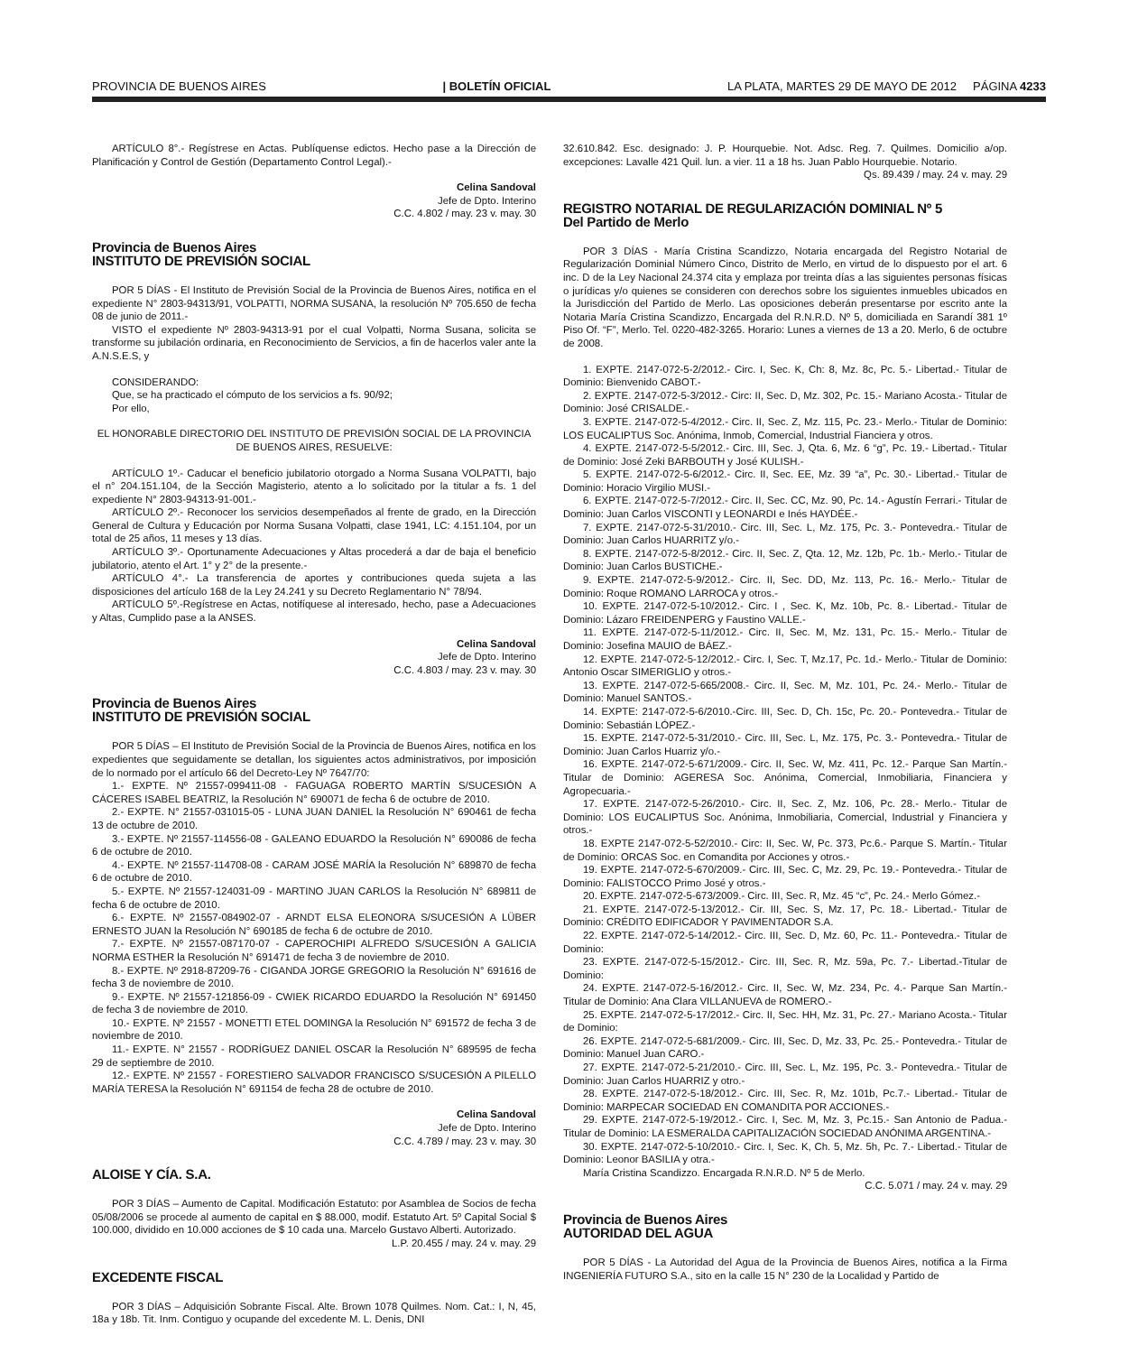PROVINCIA DE BUENOS AIRES | BOLETÍN OFICIAL LA PLATA, MARTES 29 DE MAYO DE 2012 PÁGINA 4233
ARTÍCULO 8°.- Regístrese en Actas. Publíquense edictos. Hecho pase a la Dirección de Planificación y Control de Gestión (Departamento Control Legal).-
Celina Sandoval
Jefe de Dpto. Interino
C.C. 4.802 / may. 23 v. may. 30
Provincia de Buenos Aires
INSTITUTO DE PREVISIÓN SOCIAL
POR 5 DÍAS - El Instituto de Previsión Social de la Provincia de Buenos Aires, notifica en el expediente N° 2803-94313/91, VOLPATTI, NORMA SUSANA, la resolución Nº 705.650 de fecha 08 de junio de 2011.-
VISTO el expediente Nº 2803-94313-91 por el cual Volpatti, Norma Susana, solicita se transforme su jubilación ordinaria, en Reconocimiento de Servicios, a fin de hacerlos valer ante la A.N.S.E.S, y
CONSIDERANDO:
Que, se ha practicado el cómputo de los servicios a fs. 90/92;
Por ello,
EL HONORABLE DIRECTORIO DEL INSTITUTO DE PREVISIÓN SOCIAL DE LA PROVINCIA DE BUENOS AIRES, RESUELVE:
ARTÍCULO 1º.- Caducar el beneficio jubilatorio otorgado a Norma Susana VOLPATTI, bajo el n° 204.151.104, de la Sección Magisterio, atento a lo solicitado por la titular a fs. 1 del expediente N° 2803-94313-91-001.-
ARTÍCULO 2º.- Reconocer los servicios desempeñados al frente de grado, en la Dirección General de Cultura y Educación por Norma Susana Volpatti, clase 1941, LC: 4.151.104, por un total de 25 años, 11 meses y 13 días.
ARTÍCULO 3º.- Oportunamente Adecuaciones y Altas procederá a dar de baja el beneficio jubilatorio, atento el Art. 1° y 2° de la presente.-
ARTÍCULO 4°.- La transferencia de aportes y contribuciones queda sujeta a las disposiciones del artículo 168 de la Ley 24.241 y su Decreto Reglamentario N° 78/94.
ARTÍCULO 5º.-Regístrese en Actas, notifíquese al interesado, hecho, pase a Adecuaciones y Altas, Cumplido pase a la ANSES.
Celina Sandoval
Jefe de Dpto. Interino
C.C. 4.803 / may. 23 v. may. 30
Provincia de Buenos Aires
INSTITUTO DE PREVISIÓN SOCIAL
POR 5 DÍAS – El Instituto de Previsión Social de la Provincia de Buenos Aires, notifica en los expedientes que seguidamente se detallan, los siguientes actos administrativos, por imposición de lo normado por el artículo 66 del Decreto-Ley Nº 7647/70:
1.- EXPTE. Nº 21557-099411-08 - FAGUAGA ROBERTO MARTÍN S/SUCESIÓN A CÁCERES ISABEL BEATRIZ, la Resolución N° 690071 de fecha 6 de octubre de 2010.
2.- EXPTE. N° 21557-031015-05 - LUNA JUAN DANIEL la Resolución N° 690461 de fecha 13 de octubre de 2010.
3.- EXPTE. Nº 21557-114556-08 - GALEANO EDUARDO la Resolución N° 690086 de fecha 6 de octubre de 2010.
4.- EXPTE. Nº 21557-114708-08 - CARAM JOSÉ MARÍA la Resolución N° 689870 de fecha 6 de octubre de 2010.
5.- EXPTE. Nº 21557-124031-09 - MARTINO JUAN CARLOS la Resolución N° 689811 de fecha 6 de octubre de 2010.
6.- EXPTE. Nº 21557-084902-07 - ARNDT ELSA ELEONORA S/SUCESIÓN A LÜBER ERNESTO JUAN la Resolución N° 690185 de fecha 6 de octubre de 2010.
7.- EXPTE. Nº 21557-087170-07 - CAPEROCHIPI ALFREDO S/SUCESIÓN A GALICIA NORMA ESTHER la Resolución N° 691471 de fecha 3 de noviembre de 2010.
8.- EXPTE. Nº 2918-87209-76 - CIGANDA JORGE GREGORIO la Resolución N° 691616 de fecha 3 de noviembre de 2010.
9.- EXPTE. Nº 21557-121856-09 - CWIEK RICARDO EDUARDO la Resolución N° 691450 de fecha 3 de noviembre de 2010.
10.- EXPTE. Nº 21557 - MONETTI ETEL DOMINGA la Resolución N° 691572 de fecha 3 de noviembre de 2010.
11.- EXPTE. N° 21557 - RODRÍGUEZ DANIEL OSCAR la Resolución N° 689595 de fecha 29 de septiembre de 2010.
12.- EXPTE. Nº 21557 - FORESTIERO SALVADOR FRANCISCO S/SUCESIÓN A PILELLO MARÍA TERESA la Resolución N° 691154 de fecha 28 de octubre de 2010.
Celina Sandoval
Jefe de Dpto. Interino
C.C. 4.789 / may. 23 v. may. 30
ALOISE Y CÍA. S.A.
POR 3 DÍAS – Aumento de Capital. Modificación Estatuto: por Asamblea de Socios de fecha 05/08/2006 se procede al aumento de capital en $ 88.000, modif. Estatuto Art. 5º Capital Social $ 100.000, dividido en 10.000 acciones de $ 10 cada una. Marcelo Gustavo Alberti. Autorizado.
L.P. 20.455 / may. 24 v. may. 29
EXCEDENTE FISCAL
POR 3 DÍAS – Adquisición Sobrante Fiscal. Alte. Brown 1078 Quilmes. Nom. Cat.: I, N, 45, 18a y 18b. Tit. Inm. Contiguo y ocupande del excedente M. L. Denis, DNI
32.610.842. Esc. designado: J. P. Hourquebie. Not. Adsc. Reg. 7. Quilmes. Domicilio a/op. excepciones: Lavalle 421 Quil. lun. a vier. 11 a 18 hs. Juan Pablo Hourquebie. Notario.
Qs. 89.439 / may. 24 v. may. 29
REGISTRO NOTARIAL DE REGULARIZACIÓN DOMINIAL Nº 5
Del Partido de Merlo
POR 3 DÍAS - María Cristina Scandizzo, Notaria encargada del Registro Notarial de Regularización Dominial Número Cinco, Distrito de Merlo, en virtud de lo dispuesto por el art. 6 inc. D de la Ley Nacional 24.374 cita y emplaza por treinta días a las siguientes personas físicas o jurídicas y/o quienes se consideren con derechos sobre los siguientes inmuebles ubicados en la Jurisdicción del Partido de Merlo. Las oposiciones deberán presentarse por escrito ante la Notaria María Cristina Scandizzo, Encargada del R.N.R.D. Nº 5, domiciliada en Sarandí 381 1º Piso Of. “F”, Merlo. Tel. 0220-482-3265. Horario: Lunes a viernes de 13 a 20. Merlo, 6 de octubre de 2008.
1. EXPTE. 2147-072-5-2/2012.- Circ. I, Sec. K, Ch: 8, Mz. 8c, Pc. 5.- Libertad.- Titular de Dominio: Bienvenido CABOT.-
2. EXPTE. 2147-072-5-3/2012.- Circ: II, Sec. D, Mz. 302, Pc. 15.- Mariano Acosta.- Titular de Dominio: José CRISALDE.-
3. EXPTE. 2147-072-5-4/2012.- Circ. II, Sec. Z, Mz. 115, Pc. 23.- Merlo.- Titular de Dominio: LOS EUCALIPTUS Soc. Anónima, Inmob, Comercial, Industrial Fianciera y otros.
4. EXPTE. 2147-072-5-5/2012.- Circ. III, Sec. J, Qta. 6, Mz. 6 “g”, Pc. 19.- Libertad.- Titular de Dominio: José Zeki BARBOUTH y José KULISH.-
5. EXPTE. 2147-072-5-6/2012.- Circ. II, Sec. EE, Mz. 39 “a”, Pc. 30.- Libertad.- Titular de Dominio: Horacio Virgilio MUSI.-
6. EXPTE. 2147-072-5-7/2012.- Circ. II, Sec. CC, Mz. 90, Pc. 14.- Agustín Ferrari.- Titular de Dominio: Juan Carlos VISCONTI y LEONARDI e Inés HAYDÉE.-
7. EXPTE. 2147-072-5-31/2010.- Circ. III, Sec. L, Mz. 175, Pc. 3.- Pontevedra.- Titular de Dominio: Juan Carlos HUARRITZ y/o.-
8. EXPTE. 2147-072-5-8/2012.- Circ. II, Sec. Z, Qta. 12, Mz. 12b, Pc. 1b.- Merlo.- Titular de Dominio: Juan Carlos BUSTICHE.-
9. EXPTE. 2147-072-5-9/2012.- Circ. II, Sec. DD, Mz. 113, Pc. 16.- Merlo.- Titular de Dominio: Roque ROMANO LARROCA y otros.-
10. EXPTE. 2147-072-5-10/2012.- Circ. I , Sec. K, Mz. 10b, Pc. 8.- Libertad.- Titular de Dominio: Lázaro FREIDENPERG y Faustino VALLE.-
11. EXPTE. 2147-072-5-11/2012.- Circ. II, Sec. M, Mz. 131, Pc. 15.- Merlo.- Titular de Dominio: Josefina MAUIO de BÁEZ.-
12. EXPTE. 2147-072-5-12/2012.- Circ. I, Sec. T, Mz.17, Pc. 1d.- Merlo.- Titular de Dominio: Antonio Oscar SIMERIGLIO y otros.-
13. EXPTE. 2147-072-5-665/2008.- Circ. II, Sec. M, Mz. 101, Pc. 24.- Merlo.- Titular de Dominio: Manuel SANTOS.-
14. EXPTE: 2147-072-5-6/2010.-Circ. III, Sec. D, Ch. 15c, Pc. 20.- Pontevedra.- Titular de Dominio: Sebastián LÓPEZ.-
15. EXPTE. 2147-072-5-31/2010.- Circ. III, Sec. L, Mz. 175, Pc. 3.- Pontevedra.- Titular de Dominio: Juan Carlos Huarriz y/o.-
16. EXPTE. 2147-072-5-671/2009.- Circ. II, Sec. W, Mz. 411, Pc. 12.- Parque San Martín.- Titular de Dominio: AGERESA Soc. Anónima, Comercial, Inmobiliaria, Financiera y Agropecuaria.-
17. EXPTE. 2147-072-5-26/2010.- Circ. II, Sec. Z, Mz. 106, Pc. 28.- Merlo.- Titular de Dominio: LOS EUCALIPTUS Soc. Anónima, Inmobiliaria, Comercial, Industrial y Financiera y otros.-
18. EXPTE 2147-072-5-52/2010.- Circ: II, Sec. W, Pc. 373, Pc.6.- Parque S. Martín.- Titular de Dominio: ORCAS Soc. en Comandita por Acciones y otros.-
19. EXPTE. 2147-072-5-670/2009.- Circ. III, Sec. C, Mz. 29, Pc. 19.- Pontevedra.- Titular de Dominio: FALISTOCCO Primo José y otros.-
20. EXPTE. 2147-072-5-673/2009.- Circ. III, Sec. R, Mz. 45 “c”, Pc. 24.- Merlo Gómez.-
21. EXPTE. 2147-072-5-13/2012.- Cir. III, Sec. S, Mz. 17, Pc. 18.- Libertad.- Titular de Dominio: CRÉDITO EDIFICADOR Y PAVIMENTADOR S.A.
22. EXPTE. 2147-072-5-14/2012.- Circ. III, Sec. D, Mz. 60, Pc. 11.- Pontevedra.- Titular de Dominio:
23. EXPTE. 2147-072-5-15/2012.- Circ. III, Sec. R, Mz. 59a, Pc. 7.- Libertad.-Titular de Dominio:
24. EXPTE. 2147-072-5-16/2012.- Circ. II, Sec. W, Mz. 234, Pc. 4.- Parque San Martín.-Titular de Dominio: Ana Clara VILLANUEVA de ROMERO.-
25. EXPTE. 2147-072-5-17/2012.- Circ. II, Sec. HH, Mz. 31, Pc. 27.- Mariano Acosta.- Titular de Dominio:
26. EXPTE. 2147-072-5-681/2009.- Circ. III, Sec. D, Mz. 33, Pc. 25.- Pontevedra.- Titular de Dominio: Manuel Juan CARO.-
27. EXPTE. 2147-072-5-21/2010.- Circ. III, Sec. L, Mz. 195, Pc. 3.- Pontevedra.- Titular de Dominio: Juan Carlos HUARRIZ y otro.-
28. EXPTE. 2147-072-5-18/2012.- Circ. III, Sec. R, Mz. 101b, Pc.7.- Libertad.- Titular de Dominio: MARPECAR SOCIEDAD EN COMANDITA POR ACCIONES.-
29. EXPTE. 2147-072-5-19/2012.- Circ. I, Sec. M, Mz. 3, Pc.15.- San Antonio de Padua.- Titular de Dominio: LA ESMERALDA CAPITALIZACIÓN SOCIEDAD ANÓNIMA ARGENTINA.-
30. EXPTE. 2147-072-5-10/2010.- Circ. I, Sec. K, Ch. 5, Mz. 5h, Pc. 7.- Libertad.- Titular de Dominio: Leonor BASILIA y otra.-
María Cristina Scandizzo. Encargada R.N.R.D. Nº 5 de Merlo.
C.C. 5.071 / may. 24 v. may. 29
Provincia de Buenos Aires
AUTORIDAD DEL AGUA
POR 5 DÍAS - La Autoridad del Agua de la Provincia de Buenos Aires, notifica a la Firma INGENIERÍA FUTURO S.A., sito en la calle 15 N° 230 de la Localidad y Partido de